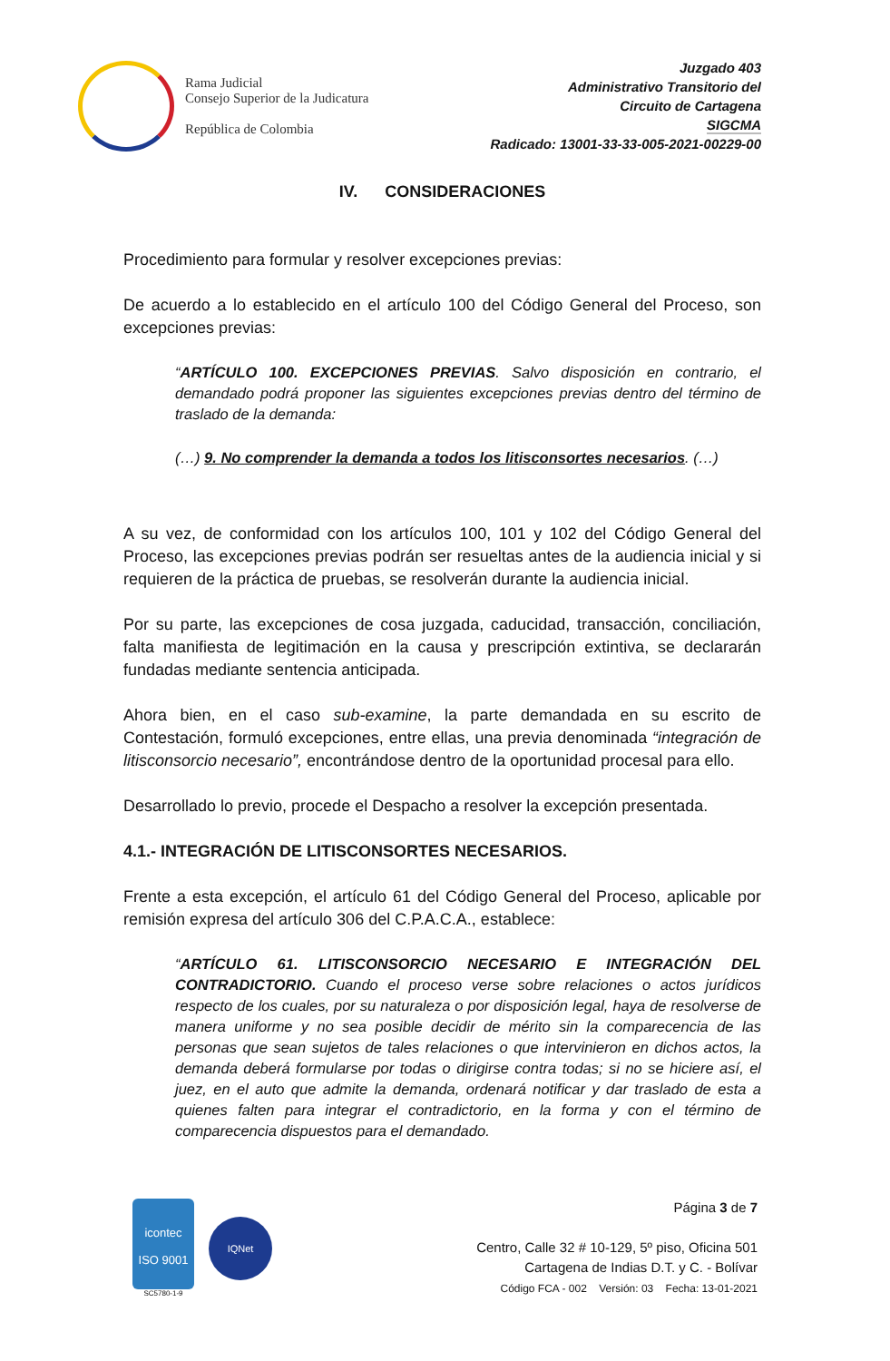Rama Judicial
Consejo Superior de la Judicatura
República de Colombia
Juzgado 403
Administrativo Transitorio del
Circuito de Cartagena
SIGCMA
Radicado: 13001-33-33-005-2021-00229-00
IV. CONSIDERACIONES
Procedimiento para formular y resolver excepciones previas:
De acuerdo a lo establecido en el artículo 100 del Código General del Proceso, son excepciones previas:
“ARTÍCULO 100. EXCEPCIONES PREVIAS. Salvo disposición en contrario, el demandado podrá proponer las siguientes excepciones previas dentro del término de traslado de la demanda:
(…) 9. No comprender la demanda a todos los litisconsortes necesarios. (…)
A su vez, de conformidad con los artículos 100, 101 y 102 del Código General del Proceso, las excepciones previas podrán ser resueltas antes de la audiencia inicial y si requieren de la práctica de pruebas, se resolverán durante la audiencia inicial.
Por su parte, las excepciones de cosa juzgada, caducidad, transacción, conciliación, falta manifiesta de legitimación en la causa y prescripción extintiva, se declararán fundadas mediante sentencia anticipada.
Ahora bien, en el caso sub-examine, la parte demandada en su escrito de Contestación, formuló excepciones, entre ellas, una previa denominada “integración de litisconsorcio necesario”, encontrándose dentro de la oportunidad procesal para ello.
Desarrollado lo previo, procede el Despacho a resolver la excepción presentada.
4.1.- INTEGRACIÓN DE LITISCONSORTES NECESARIOS.
Frente a esta excepción, el artículo 61 del Código General del Proceso, aplicable por remisión expresa del artículo 306 del C.P.A.C.A., establece:
“ARTÍCULO 61. LITISCONSORCIO NECESARIO E INTEGRACIÓN DEL CONTRADICTORIO. Cuando el proceso verse sobre relaciones o actos jurídicos respecto de los cuales, por su naturaleza o por disposición legal, haya de resolverse de manera uniforme y no sea posible decidir de mérito sin la comparecencia de las personas que sean sujetos de tales relaciones o que intervinieron en dichos actos, la demanda deberá formularse por todas o dirigirse contra todas; si no se hiciere así, el juez, en el auto que admite la demanda, ordenará notificar y dar traslado de esta a quienes falten para integrar el contradictorio, en la forma y con el término de comparecencia dispuestos para el demandado.
icontec
ISO 9001
SC5780-1-9
IQNet
Página 3 de 7
Centro, Calle 32 # 10-129, 5º piso, Oficina 501
Cartagena de Indias D.T. y C. - Bolívar
Código FCA - 002 Versión: 03 Fecha: 13-01-2021